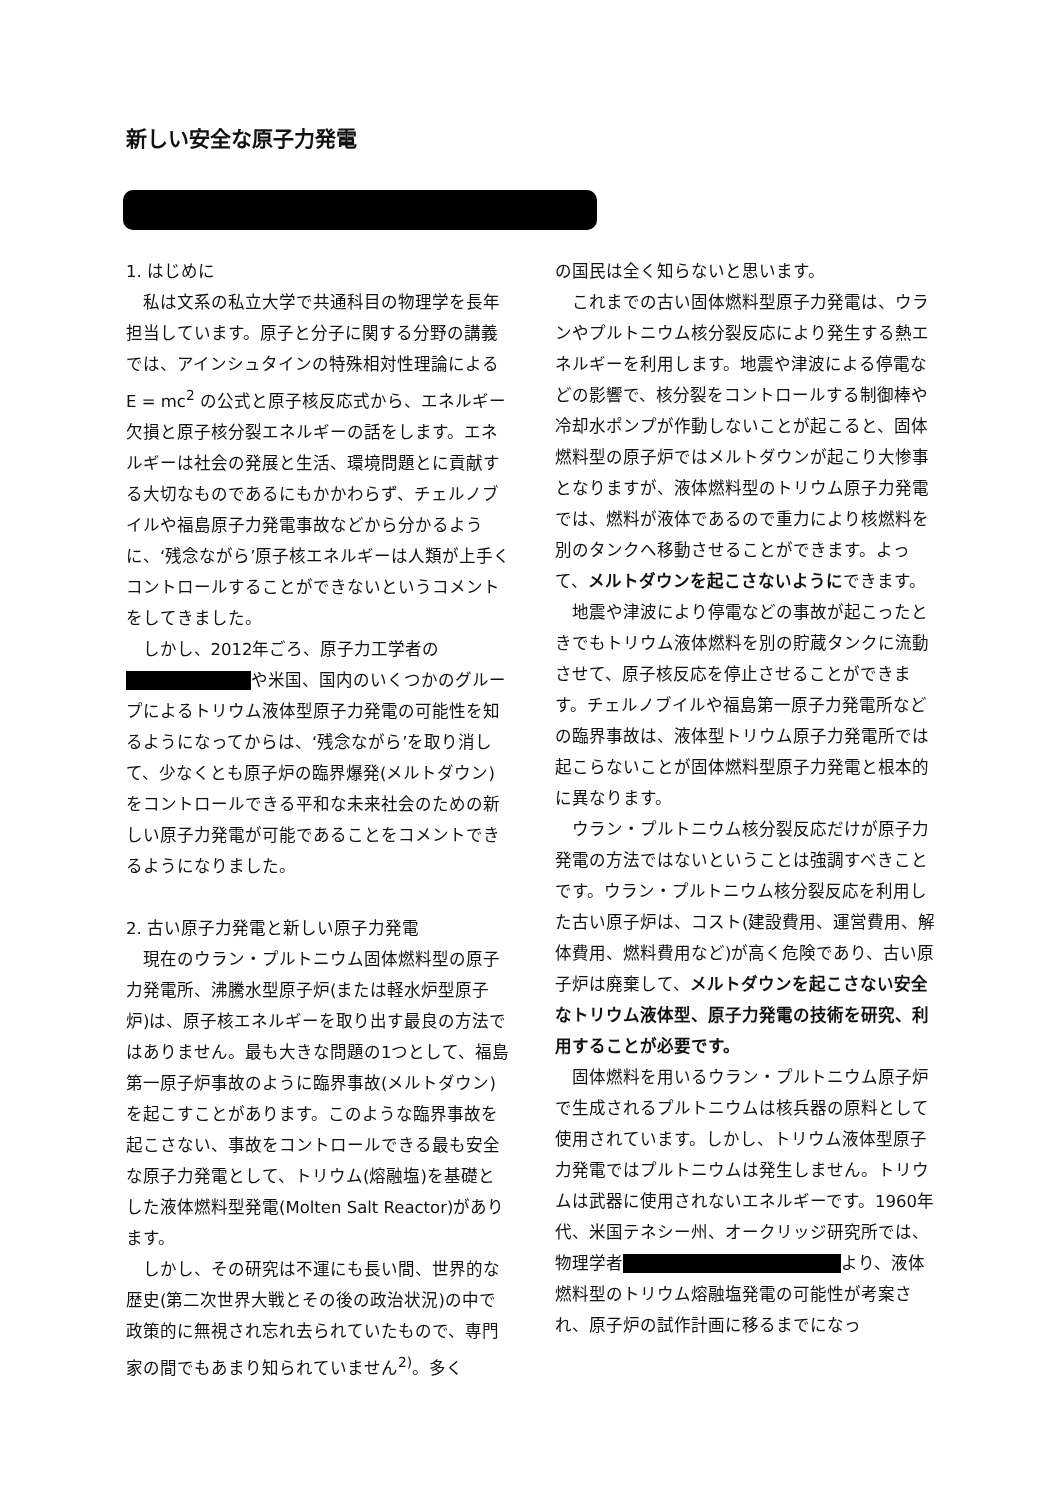新しい安全な原子力発電
1. はじめに
私は文系の私立大学で共通科目の物理学を長年担当しています。原子と分子に関する分野の講義では、アインシュタインの特殊相対性理論による E = mc<sup>2</sup> の公式と原子核反応式から、エネルギー欠損と原子核分裂エネルギーの話をします。エネルギーは社会の発展と生活、環境問題とに貢献する大切なものであるにもかかわらず、チェルノブイルや福島原子力発電事故などから分かるように、‘残念ながら’原子核エネルギーは人類が上手くコントロールすることができないというコメントをしてきました。
しかし、2012年ごろ、原子力工学者の■■■■■■■■や米国、国内のいくつかのグループによるトリウム液体型原子力発電の可能性を知るようになってからは、‘残念ながら’を取り消して、少なくとも原子炉の臨界爆発(メルトダウン)をコントロールできる平和な未来社会のための新しい原子力発電が可能であることをコメントできるようになりました。
2. 古い原子力発電と新しい原子力発電
現在のウラン・プルトニウム固体燃料型の原子力発電所、沸騰水型原子炉(または軽水炉型原子炉)は、原子核エネルギーを取り出す最良の方法ではありません。最も大きな問題の1つとして、福島第一原子炉事故のように臨界事故(メルトダウン)を起こすことがあります。このような臨界事故を起こさない、事故をコントロールできる最も安全な原子力発電として、トリウム(熔融塩)を基礎とした液体燃料型発電(Molten Salt Reactor)があります。
しかし、その研究は不運にも長い間、世界的な歴史(第二次世界大戦とその後の政治状況)の中で政策的に無視され忘れ去られていたもので、専門家の間でもあまり知られていません<sup>2)</sup>。多く
の国民は全く知らないと思います。
これまでの古い固体燃料型原子力発電は、ウランやプルトニウム核分裂反応により発生する熱エネルギーを利用します。地震や津波による停電などの影響で、核分裂をコントロールする制御棒や冷却水ポンプが作動しないことが起こると、固体燃料型の原子炉ではメルトダウンが起こり大惨事となりますが、液体燃料型のトリウム原子力発電では、燃料が液体であるので重力により核燃料を別のタンクへ移動させることができます。よって、メルトダウンを起こさないようにできます。
地震や津波により停電などの事故が起こったときでもトリウム液体燃料を別の貯蔵タンクに流動させて、原子核反応を停止させることができます。チェルノブイルや福島第一原子力発電所などの臨界事故は、液体型トリウム原子力発電所では起こらないことが固体燃料型原子力発電と根本的に異なります。
ウラン・プルトニウム核分裂反応だけが原子力発電の方法ではないということは強調すべきことです。ウラン・プルトニウム核分裂反応を利用した古い原子炉は、コスト(建設費用、運営費用、解体費用、燃料費用など)が高く危険であり、古い原子炉は廃棄して、メルトダウンを起こさない安全なトリウム液体型、原子力発電の技術を研究、利用することが必要です。
固体燃料を用いるウラン・プルトニウム原子炉で生成されるプルトニウムは核兵器の原料として使用されています。しかし、トリウム液体型原子力発電ではプルトニウムは発生しません。トリウムは武器に使用されないエネルギーです。1960年代、米国テネシー州、オークリッジ研究所では、物理学者■■■■■■■■■■■■■■より、液体燃料型のトリウム熔融塩発電の可能性が考案され、原子炉の試作計画に移るまでになっ